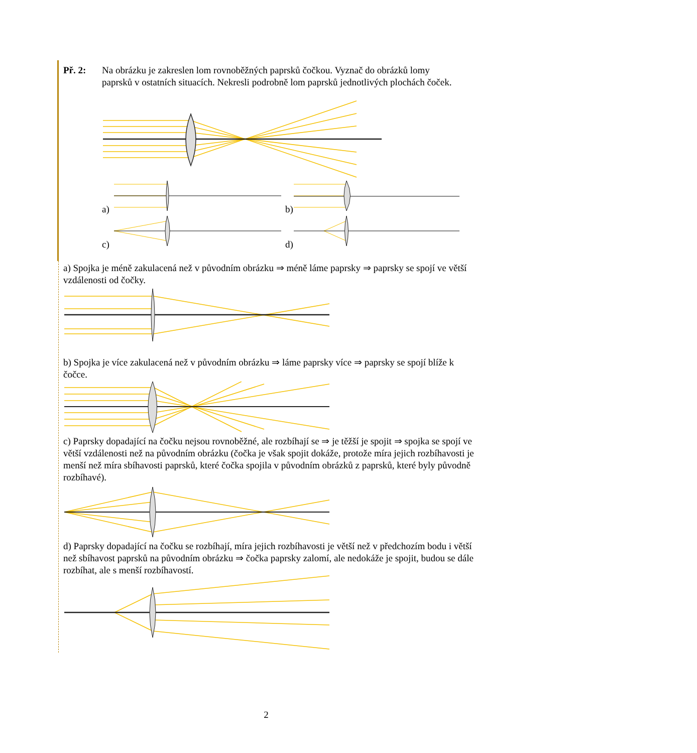Př. 2: Na obrázku je zakreslen lom rovnoběžných paprsků čočkou. Vyznač do obrázků lomy paprsků v ostatních situacích. Nekresli podrobně lom paprsků jednotlivých plochách čoček.
a) b)
c) d)
a) Spojka je méně zakulacená než v původním obrázku ⇒ méně láme paprsky ⇒ paprsky se spojí ve větší vzdálenosti od čočky.
b) Spojka je více zakulacená než v původním obrázku ⇒ láme paprsky více ⇒ paprsky se spojí blíže k čočce.
c) Paprsky dopadající na čočku nejsou rovnoběžné, ale rozbíhají se ⇒ je těžší je spojit ⇒ spojka se spojí ve větší vzdálenosti než na původním obrázku (čočka je však spojit dokáže, protože míra jejich rozbíhavosti je menší než míra sbíhavosti paprsků, které čočka spojila v původním obrázků z paprsků, které byly původně rozbíhavé).
d) Paprsky dopadající na čočku se rozbíhají, míra jejich rozbíhavosti je větší než v předchozím bodu i větší než sbíhavost paprsků na původním obrázku ⇒ čočka paprsky zalomí, ale nedokáže je spojit, budou se dále rozbíhat, ale s menší rozbíhavostí.
2